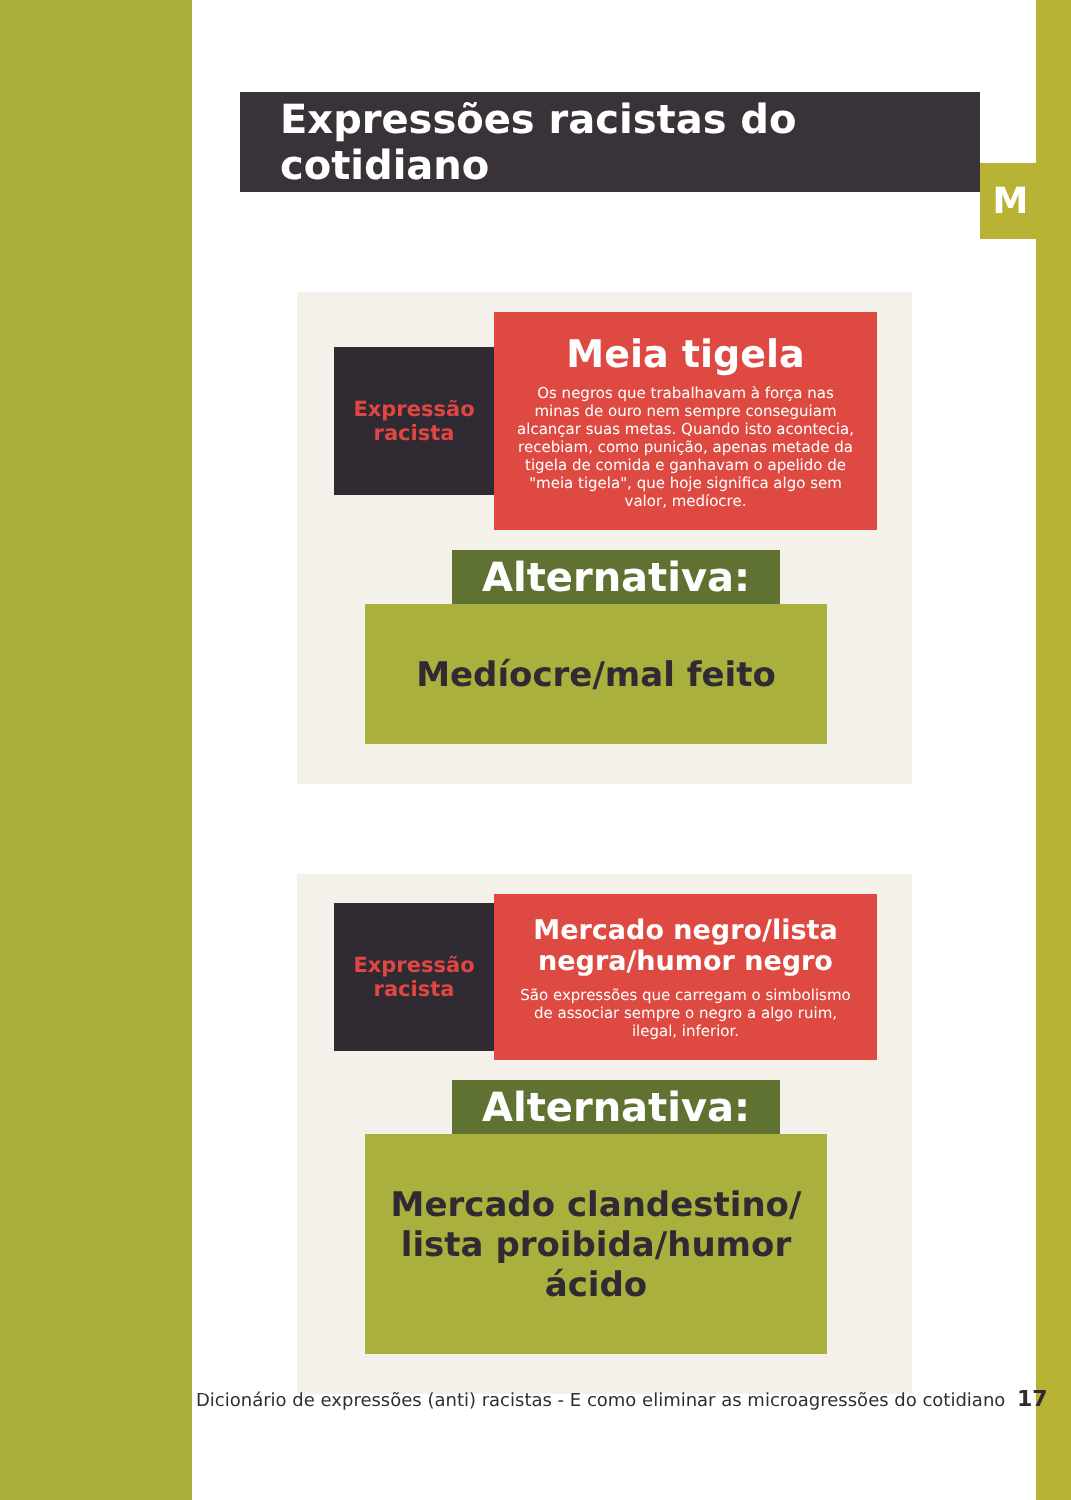Expressões racistas do cotidiano
M
Expressão racista
Meia tigela
Os negros que trabalhavam à força nas minas de ouro nem sempre conseguiam alcançar suas metas. Quando isto acontecia, recebiam, como punição, apenas metade da tigela de comida e ganhavam o apelido de "meia tigela", que hoje significa algo sem valor, medíocre.
Alternativa:
Medíocre/mal feito
Expressão racista
Mercado negro/lista negra/humor negro
São expressões que carregam o simbolismo de associar sempre o negro a algo ruim, ilegal, inferior.
Alternativa:
Mercado clandestino/
lista proibida/humor ácido
Dicionário de expressões (anti) racistas - E como eliminar as microagressões do cotidiano 17